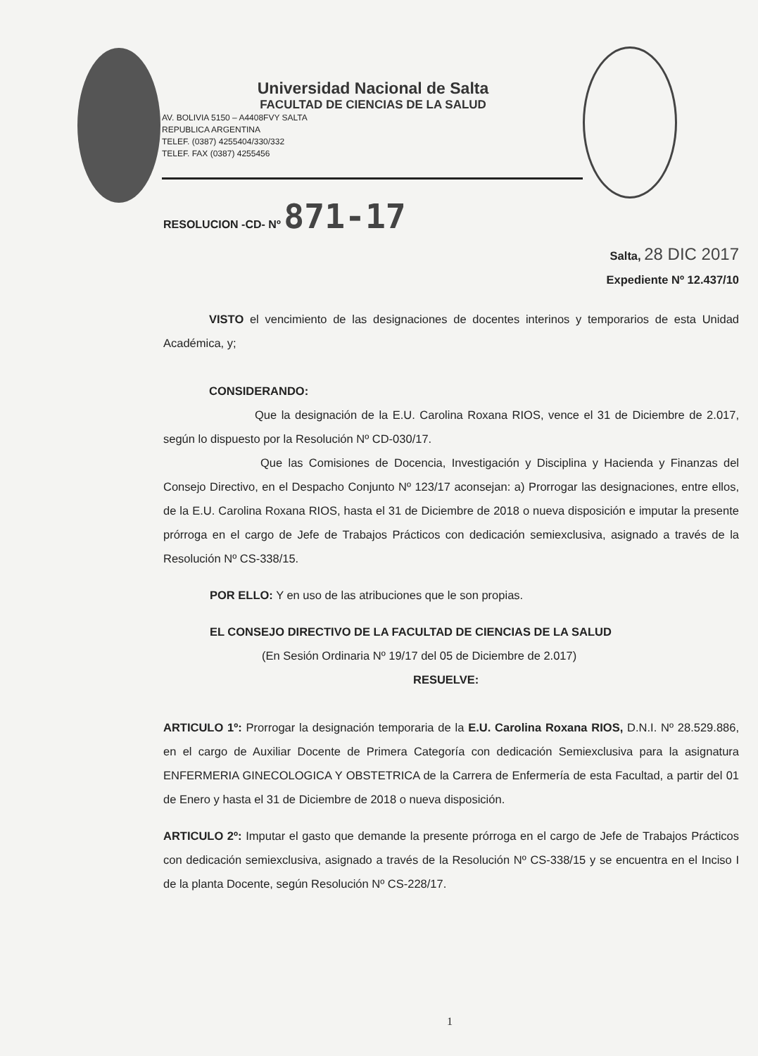Universidad Nacional de Salta
FACULTAD DE CIENCIAS DE LA SALUD
AV. BOLIVIA 5150 – A4408FVY SALTA
REPUBLICA ARGENTINA
TELEF. (0387) 4255404/330/332
TELEF. FAX (0387) 4255456
RESOLUCION -CD- Nº 871-17
Salta, 28 DIC 2017
Expediente Nº 12.437/10
VISTO el vencimiento de las designaciones de docentes interinos y temporarios de esta Unidad Académica, y;
CONSIDERANDO:
Que la designación de la E.U. Carolina Roxana RIOS, vence el 31 de Diciembre de 2.017, según lo dispuesto por la Resolución Nº CD-030/17.
Que las Comisiones de Docencia, Investigación y Disciplina y Hacienda y Finanzas del Consejo Directivo, en el Despacho Conjunto Nº 123/17 aconsejan: a) Prorrogar las designaciones, entre ellos, de la E.U. Carolina Roxana RIOS, hasta el 31 de Diciembre de 2018 o nueva disposición e imputar la presente prórroga en el cargo de Jefe de Trabajos Prácticos con dedicación semiexclusiva, asignado a través de la Resolución Nº CS-338/15.
POR ELLO: Y en uso de las atribuciones que le son propias.
EL CONSEJO DIRECTIVO DE LA FACULTAD DE CIENCIAS DE LA SALUD
(En Sesión Ordinaria Nº 19/17 del 05 de Diciembre de 2.017)
RESUELVE:
ARTICULO 1º: Prorrogar la designación temporaria de la E.U. Carolina Roxana RIOS, D.N.I. Nº 28.529.886, en el cargo de Auxiliar Docente de Primera Categoría con dedicación Semiexclusiva para la asignatura ENFERMERIA GINECOLOGICA Y OBSTETRICA de la Carrera de Enfermería de esta Facultad, a partir del 01 de Enero y hasta el 31 de Diciembre de 2018 o nueva disposición.
ARTICULO 2º: Imputar el gasto que demande la presente prórroga en el cargo de Jefe de Trabajos Prácticos con dedicación semiexclusiva, asignado a través de la Resolución Nº CS-338/15 y se encuentra en el Inciso I de la planta Docente, según Resolución Nº CS-228/17.
1